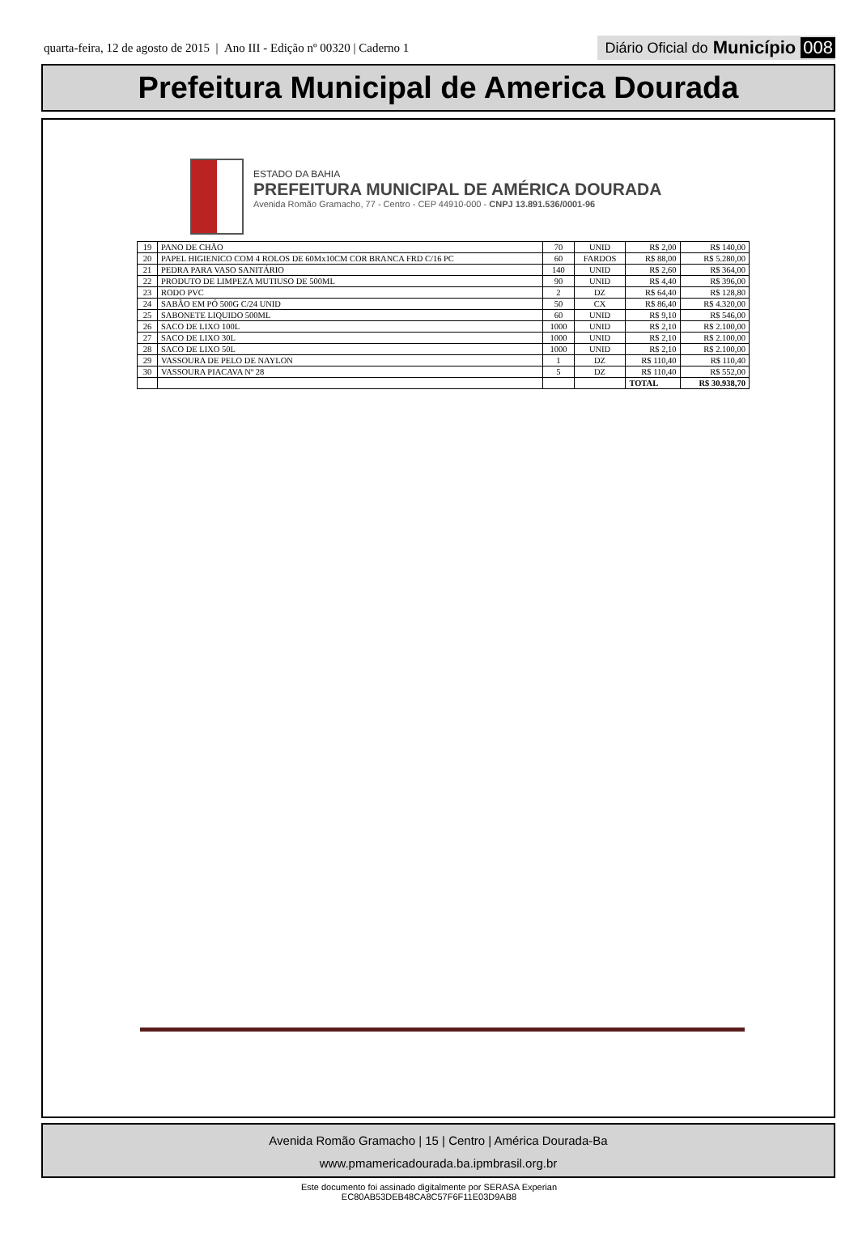quarta-feira, 12 de agosto de 2015 | Ano III - Edição nº 00320 | Caderno 1
Diário Oficial do Município 008
Prefeitura Municipal de America Dourada
ESTADO DA BAHIA
PREFEITURA MUNICIPAL DE AMÉRICA DOURADA
Avenida Romão Gramacho, 77 - Centro - CEP 44910-000 - CNPJ 13.891.536/0001-96
| 19 | PANO DE CHÃO | 70 | UNID | R$ 2,00 | R$ 140,00 |
| 20 | PAPEL HIGIENICO COM 4 ROLOS DE 60Mx10CM COR BRANCA FRD C/16 PC | 60 | FARDOS | R$ 88,00 | R$ 5.280,00 |
| 21 | PEDRA PARA VASO SANITÁRIO | 140 | UNID | R$ 2,60 | R$ 364,00 |
| 22 | PRODUTO DE LIMPEZA MUTIUSO DE 500ML | 90 | UNID | R$ 4,40 | R$ 396,00 |
| 23 | RODO PVC | 2 | DZ | R$ 64,40 | R$ 128,80 |
| 24 | SABÃO EM PÓ 500G C/24 UNID | 50 | CX | R$ 86,40 | R$ 4.320,00 |
| 25 | SABONETE LIQUIDO 500ML | 60 | UNID | R$ 9,10 | R$ 546,00 |
| 26 | SACO DE LIXO 100L | 1000 | UNID | R$ 2,10 | R$ 2.100,00 |
| 27 | SACO DE LIXO 30L | 1000 | UNID | R$ 2,10 | R$ 2.100,00 |
| 28 | SACO DE LIXO 50L | 1000 | UNID | R$ 2,10 | R$ 2.100,00 |
| 29 | VASSOURA DE PELO DE NAYLON | 1 | DZ | R$ 110,40 | R$ 110,40 |
| 30 | VASSOURA PIACAVA Nº 28 | 5 | DZ | R$ 110,40 | R$ 552,00 |
| | | | | TOTAL | R$ 30.938,70 |
Avenida Romão Gramacho | 15 | Centro | América Dourada-Ba
www.pmamericadourada.ba.ipmbrasil.org.br
Este documento foi assinado digitalmente por SERASA Experian
EC80AB53DEB48CA8C57F6F11E03D9AB8